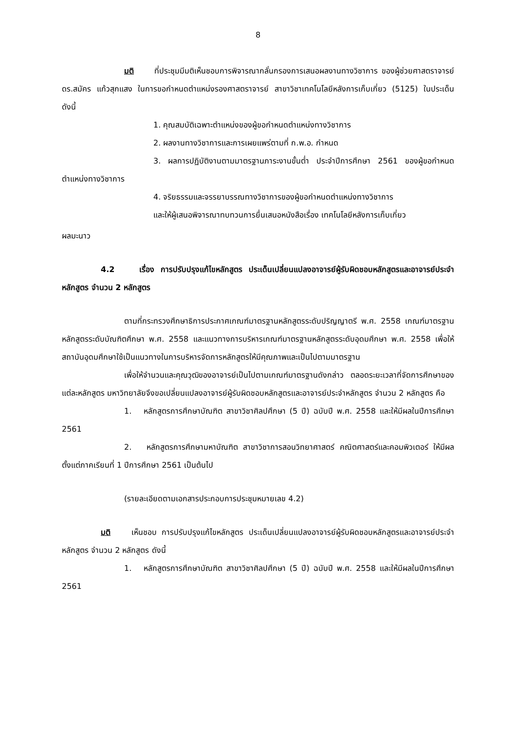8
มติ ที่ประชุมมีมติเห็นชอบการพิจารณากลั่นกรองการเสนอผลงานทางวิชาการ ของผู้ช่วยศาสตราจารย์ ดร.สมัคร แก้วสุกแสง ในการขอกำหนดตำแหน่งรองศาสตราจารย์ สาขาวิชาเทคโนโลยีหลังการเก็บเกี่ยว (5125) ในประเด็น ดังนี้
1. คุณสมบัติเฉพาะตำแหน่งของผู้ขอกำหนดตำแหน่งทางวิชาการ
2. ผลงานทางวิชาการและการเผยแพร่ตามที่ ก.พ.อ. กำหนด
3. ผลการปฏิบัติงานตามมาตรฐานภาระงานขั้นต่ำ ประจำปีการศึกษา 2561 ของผู้ขอกำหนดตำแหน่งทางวิชาการ
4. จริยธรรมและจรรยาบรรณทางวิชาการของผู้ขอกำหนดตำแหน่งทางวิชาการ
และให้ผู้เสนอพิจารณาทบทวนการยื่นเสนอหนังสือเรื่อง เทคโนโลยีหลังการเก็บเกี่ยว
ผลมะนาว
4.2 เรื่อง การปรับปรุงแก้ไขหลักสูตร ประเด็นเปลี่ยนแปลงอาจารย์ผู้รับผิดชอบหลักสูตรและอาจารย์ประจำหลักสูตร จำนวน 2 หลักสูตร
ตามที่กระทรวงศึกษาธิการประกาศเกณฑ์มาตรฐานหลักสูตรระดับปริญญาตรี พ.ศ. 2558 เกณฑ์มาตรฐานหลักสูตรระดับบัณฑิตศึกษา พ.ศ. 2558 และแนวทางการบริหารเกณฑ์มาตรฐานหลักสูตรระดับอุดมศึกษา พ.ศ. 2558 เพื่อให้สถาบันอุดมศึกษาใช้เป็นแนวทางในการบริหารจัดการหลักสูตรให้มีคุณภาพและเป็นไปตามมาตรฐาน
เพื่อให้จำนวนและคุณวุฒิของอาจารย์เป็นไปตามเกณฑ์มาตรฐานดังกล่าว ตลอดระยะเวลาที่จัดการศึกษาของแต่ละหลักสูตร มหาวิทยาลัยจึงขอเปลี่ยนแปลงอาจารย์ผู้รับผิดชอบหลักสูตรและอาจารย์ประจำหลักสูตร จำนวน 2 หลักสูตร คือ
1. หลักสูตรการศึกษาบัณฑิต สาขาวิชาศิลปศึกษา (5 ปี) ฉบับปี พ.ศ. 2558 และให้มีผลในปีการศึกษา 2561
2. หลักสูตรการศึกษามหาบัณฑิต สาขาวิชาการสอนวิทยาศาสตร์ คณิตศาสตร์และคอมพิวเตอร์ ให้มีผลตั้งแต่ภาคเรียนที่ 1 ปีการศึกษา 2561 เป็นต้นไป
(รายละเอียดตามเอกสารประกอบการประชุมหมายเลข 4.2)
มติ เห็นชอบ การปรับปรุงแก้ไขหลักสูตร ประเด็นเปลี่ยนแปลงอาจารย์ผู้รับผิดชอบหลักสูตรและอาจารย์ประจำหลักสูตร จำนวน 2 หลักสูตร ดังนี้
1. หลักสูตรการศึกษาบัณฑิต สาขาวิชาศิลปศึกษา (5 ปี) ฉบับปี พ.ศ. 2558 และให้มีผลในปีการศึกษา 2561